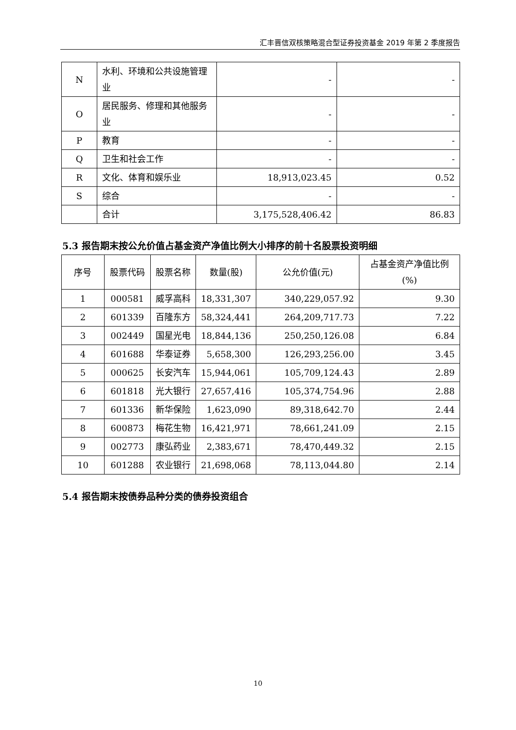汇丰晋信双核策略混合型证券投资基金 2019 年第 2 季度报告
| N | 水利、环境和公共设施管理业 | - | - |
| O | 居民服务、修理和其他服务业 | - | - |
| P | 教育 | - | - |
| Q | 卫生和社会工作 | - | - |
| R | 文化、体育和娱乐业 | 18,913,023.45 | 0.52 |
| S | 综合 | - | - |
| | 合计 | 3,175,528,406.42 | 86.83 |
5.3 报告期末按公允价值占基金资产净值比例大小排序的前十名股票投资明细
| 序号 | 股票代码 | 股票名称 | 数量(股) | 公允价值(元) | 占基金资产净值比例(%) |
| --- | --- | --- | --- | --- | --- |
| 1 | 000581 | 威孚高科 | 18,331,307 | 340,229,057.92 | 9.30 |
| 2 | 601339 | 百隆东方 | 58,324,441 | 264,209,717.73 | 7.22 |
| 3 | 002449 | 国星光电 | 18,844,136 | 250,250,126.08 | 6.84 |
| 4 | 601688 | 华泰证券 | 5,658,300 | 126,293,256.00 | 3.45 |
| 5 | 000625 | 长安汽车 | 15,944,061 | 105,709,124.43 | 2.89 |
| 6 | 601818 | 光大银行 | 27,657,416 | 105,374,754.96 | 2.88 |
| 7 | 601336 | 新华保险 | 1,623,090 | 89,318,642.70 | 2.44 |
| 8 | 600873 | 梅花生物 | 16,421,971 | 78,661,241.09 | 2.15 |
| 9 | 002773 | 康弘药业 | 2,383,671 | 78,470,449.32 | 2.15 |
| 10 | 601288 | 农业银行 | 21,698,068 | 78,113,044.80 | 2.14 |
5.4 报告期末按债券品种分类的债券投资组合
10